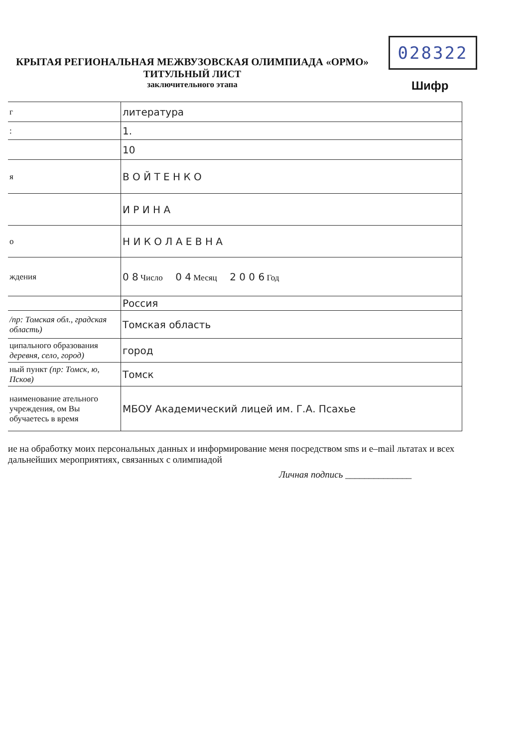028322
КРЫТАЯ РЕГИОНАЛЬНАЯ МЕЖВУЗОВСКАЯ ОЛИМПИАДА «ОРМО»
ТИТУЛЬНЫЙ ЛИСТ
заключительного этапа
Шифр
| г | литература |
| : | 1. |
| | 10 |
| я | В О Й Т Е Н К О |
| | И Р И Н А |
| о | Н И К О Л А Е В Н А |
| ждения | 0 8 Число 0 4 Месяц 2 0 0 6 Год |
| | Россия |
| /пр: Томская обл., градская область) | Томская область |
| ципального образования деревня, село, город) | город |
| ный пункт (пр: Томск, ю, Псков) | Томск |
| наименование ательного учреждения, ом Вы обучаетесь в время | МБОУ Академический лицей им. Г.А. Псахье |
ие на обработку моих персональных данных и информирование меня посредством sms и e–mail льтатах и всех дальнейших мероприятиях, связанных с олимпиадой
Личная подпись ______________